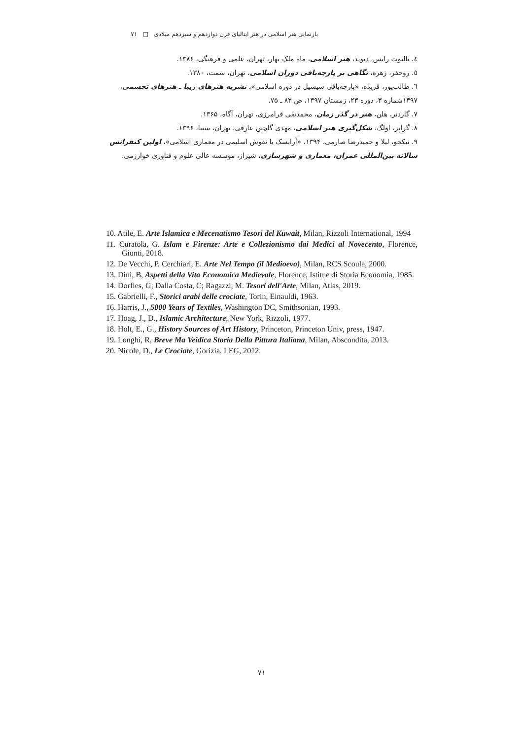بازنمایی هنر اسلامی در هنر ایتالیای قرن دوازدهم و سیزدهم میلادی □ ۷۱
٤. تالبوت رایس، دیوید، هنر اسلامی، ماه ملک بهار، تهران، علمی و فرهنگی، ۱۳۸۶.
٥. روحفر، زهره، نگاهی بر پارچه‌بافی دوران اسلامی، تهران، سمت، ۱۳۸۰.
٦. طالب‌پور، فریده، «پارچه‌بافی سیسیل در دوره اسلامی»، نشریه هنرهای زیبا ـ هنرهای تجسمی، ۱۳۹۷شماره ۳، دوره ۲۳، زمستان ۱۳۹۷، ص ۸۲ ـ ۷۵.
۷. گاردنر، هلن، هنر در گذر زمان، محمدتقی فرامرزی، تهران، آگاه، ۱۳۶۵.
۸. گرابر، اولگ، شکل‌گیری هنر اسلامی، مهدی گلچین عارفی، تهران، سینا، ۱۳۹۶.
۹. نیکجو، لیلا و حمیدرضا صارمی، ۱۳۹۴، «آرابسک یا نقوش اسلیمی در معماری اسلامی»، اولین کنفرانس سالانه بین‌المللی عمران، معماری و شهرسازی، شیراز، موسسه عالی علوم و فناوری خوارزمی.
10. Atile, E. Arte Islamica e Mecenatismo Tesori del Kuwait, Milan, Rizzoli International, 1994
11. Curatola, G. Islam e Firenze: Arte e Collezionismo dai Medici al Novecento, Florence, Giunti, 2018.
12. De Vecchi, P. Cerchiari, E. Arte Nel Tempo (il Medioevo), Milan, RCS Scoula, 2000.
13. Dini, B, Aspetti della Vita Economica Medievale, Florence, Istitue di Storia Economia, 1985.
14. Dorfles, G; Dalla Costa, C; Ragazzi, M. Tesori dell'Arte, Milan, Atlas, 2019.
15. Gabrielli, F., Storici arabi delle crociate, Torin, Einauldi, 1963.
16. Harris, J., 5000 Years of Textiles, Washington DC, Smithsonian, 1993.
17. Hoag, J., D., Islamic Architecture, New York, Rizzoli, 1977.
18. Holt, E., G., History Sources of Art History, Princeton, Princeton Univ, press, 1947.
19. Longhi, R, Breve Ma Veidica Storia Della Pittura Italiana, Milan, Abscondita, 2013.
20. Nicole, D., Le Crociate, Gorizia, LEG, 2012.
۷۱